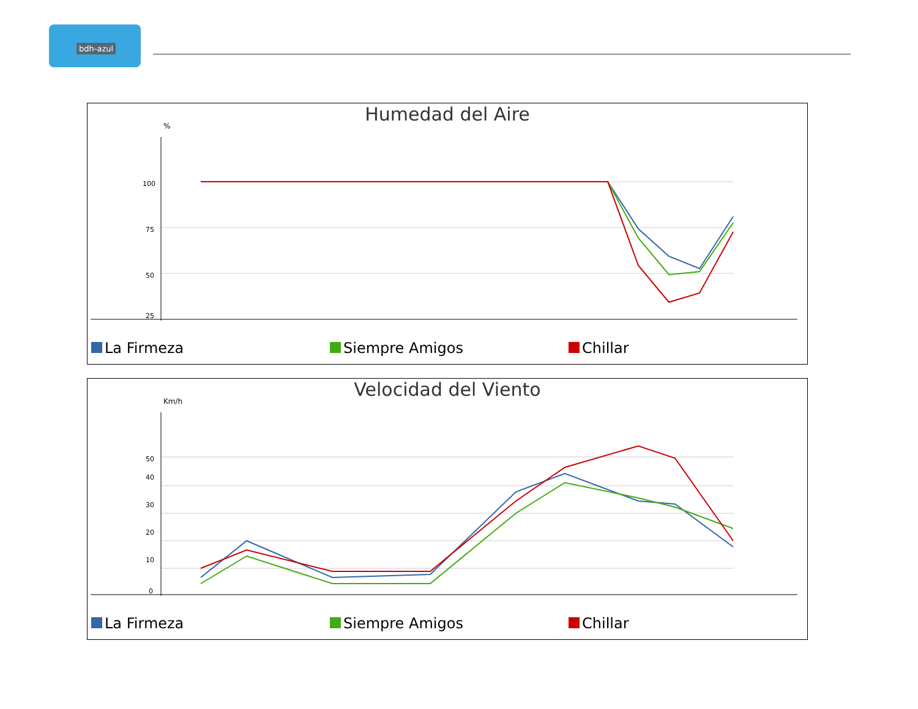bdh-azul
Humedad del Aire
%
100
75
50
25
La Firmeza Siempre Amigos Chillar
Velocidad del Viento
Km/h
50
40
30
20
10
0
La Firmeza Siempre Amigos Chillar